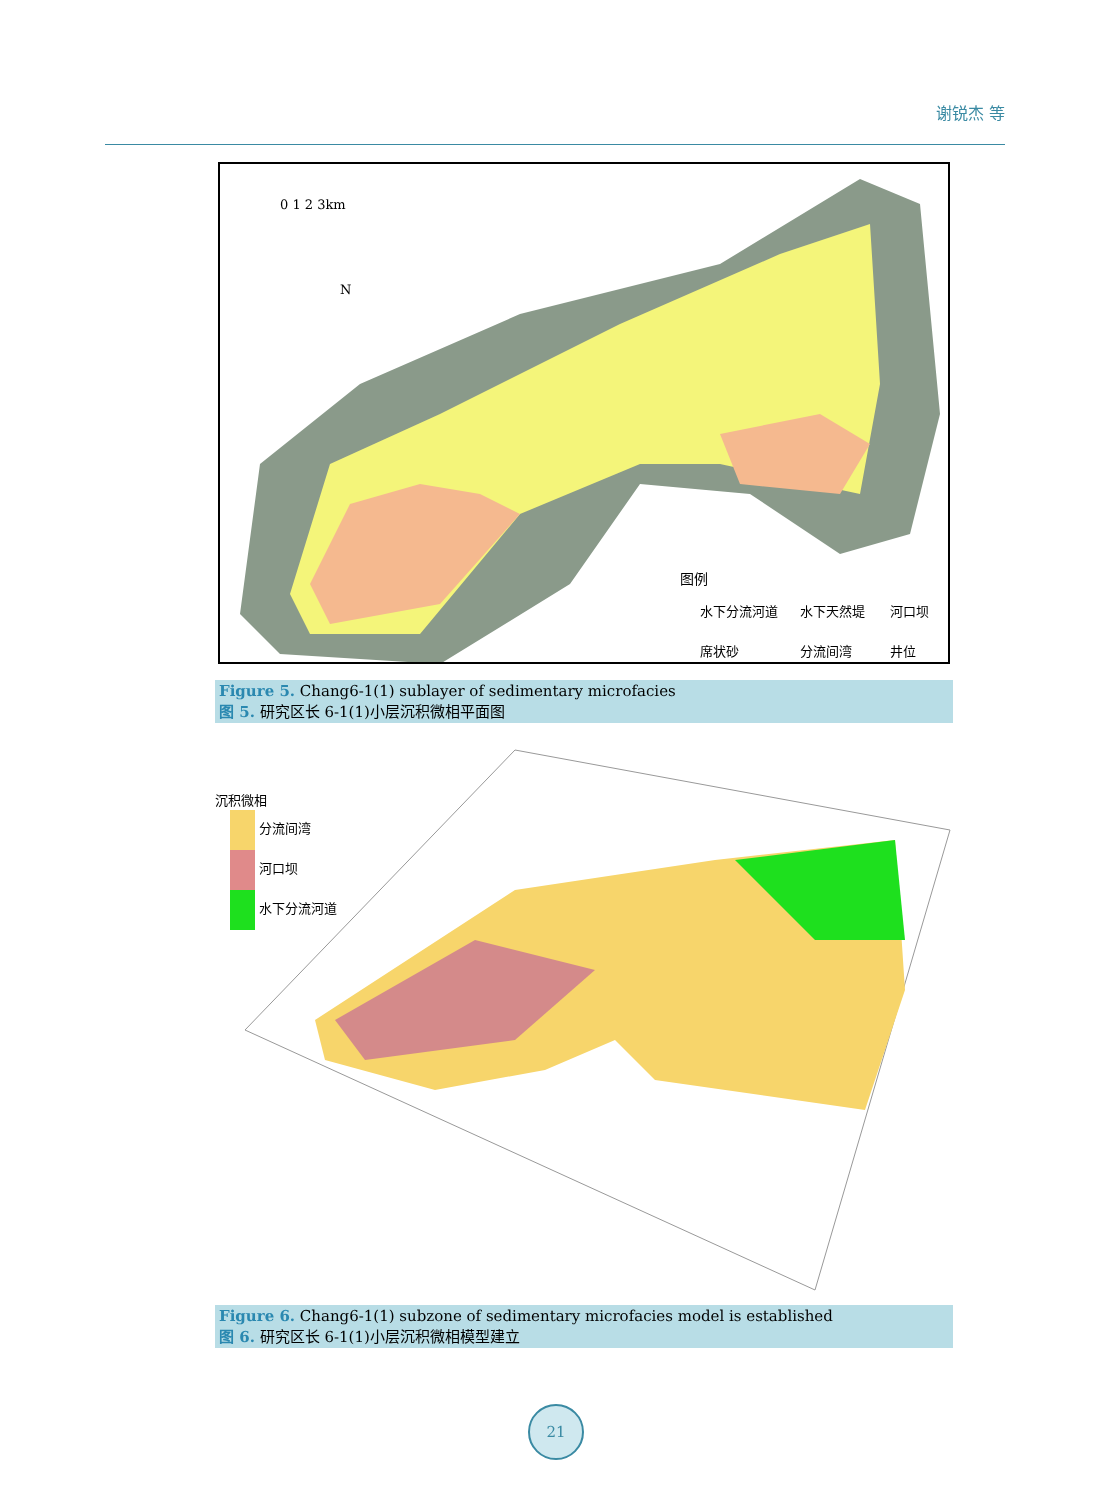谢锐杰 等
0 1 2 3km
N
图例
水下分流河道
水下天然堤
河口坝
席状砂
分流间湾
井位
Figure 5. Chang6-1(1) sublayer of sedimentary microfacies
图 5. 研究区长 6-1(1)小层沉积微相平面图
沉积微相
分流间湾
河口坝
水下分流河道
Figure 6. Chang6-1(1) subzone of sedimentary microfacies model is established
图 6. 研究区长 6-1(1)小层沉积微相模型建立
21